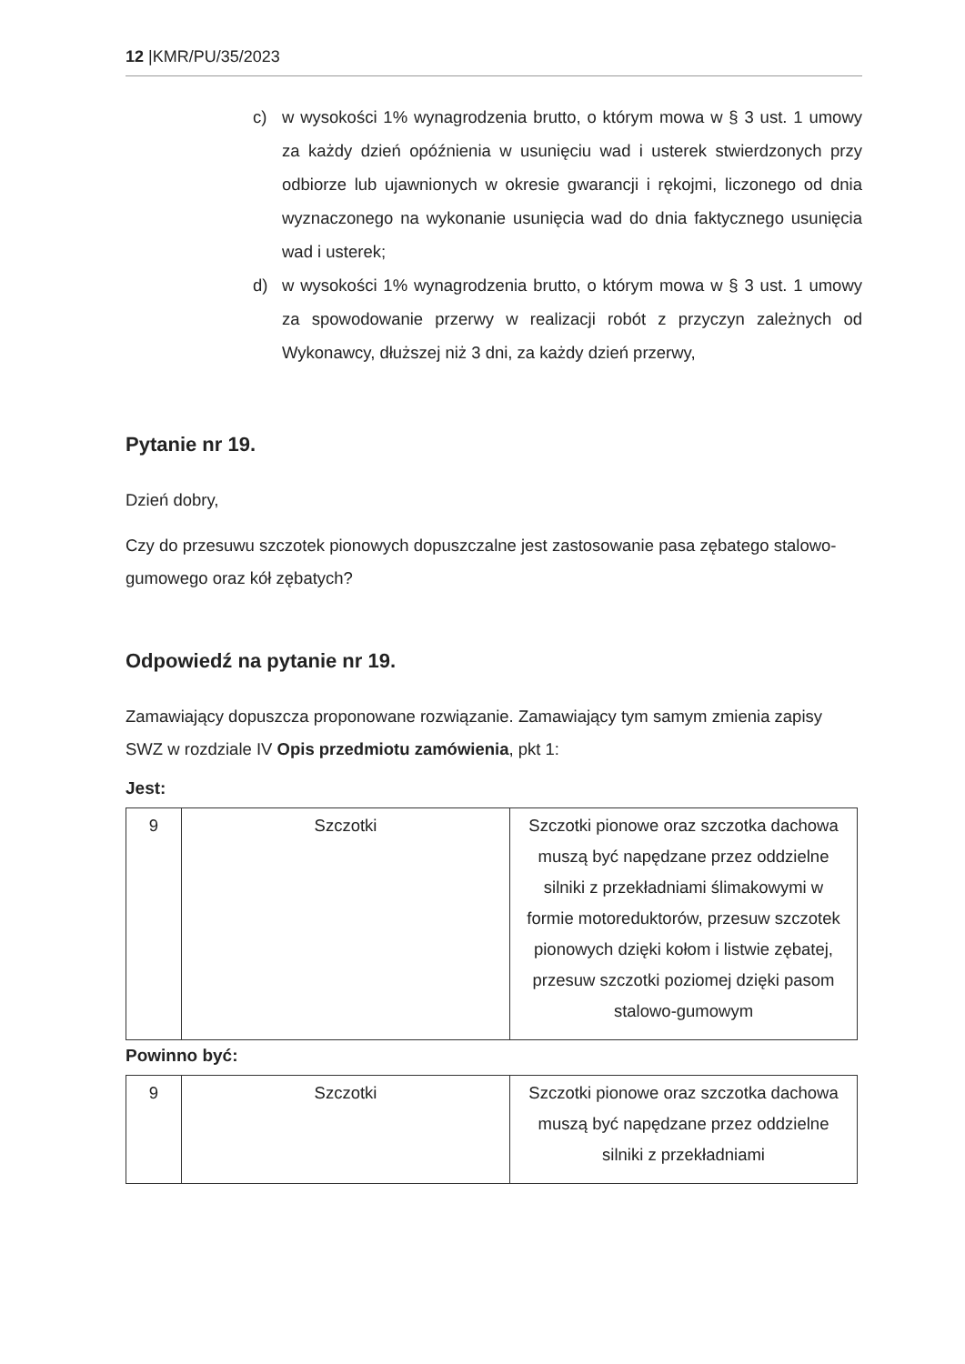12 |KMR/PU/35/2023
c) w wysokości 1% wynagrodzenia brutto, o którym mowa w § 3 ust. 1 umowy za każdy dzień opóźnienia w usunięciu wad i usterek stwierdzonych przy odbiorze lub ujawnionych w okresie gwarancji i rękojmi, liczonego od dnia wyznaczonego na wykonanie usunięcia wad do dnia faktycznego usunięcia wad i usterek;
d) w wysokości 1% wynagrodzenia brutto, o którym mowa w § 3 ust. 1 umowy za spowodowanie przerwy w realizacji robót z przyczyn zależnych od Wykonawcy, dłuższej niż 3 dni, za każdy dzień przerwy,
Pytanie nr 19.
Dzień dobry,
Czy do przesuwu szczotek pionowych dopuszczalne jest zastosowanie pasa zębatego stalowo-gumowego oraz kół zębatych?
Odpowiedź na pytanie nr 19.
Zamawiający dopuszcza proponowane rozwiązanie. Zamawiający tym samym zmienia zapisy SWZ w rozdziale IV Opis przedmiotu zamówienia, pkt 1:
Jest:
| 9 | Szczotki | Szczotki pionowe oraz szczotka dachowa muszą być napędzane przez oddzielne silniki z przekładniami ślimakowymi w formie motoreduktorów, przesuw szczotek pionowych dzięki kołom i listwie zębatej, przesuw szczotki poziomej dzięki pasom stalowo-gumowym |
Powinno być:
| 9 | Szczotki | Szczotki pionowe oraz szczotka dachowa muszą być napędzane przez oddzielne silniki z przekładniami |